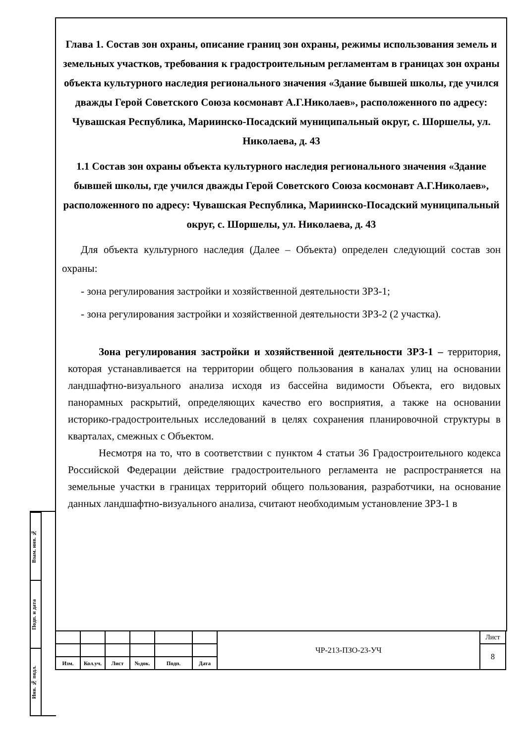Глава 1. Состав зон охраны, описание границ зон охраны, режимы использования земель и земельных участков, требования к градостроительным регламентам в границах зон охраны объекта культурного наследия регионального значения «Здание бывшей школы, где учился дважды Герой Советского Союза космонавт А.Г.Николаев», расположенного по адресу: Чувашская Республика, Мариинско-Посадский муниципальный округ, с. Шоршелы, ул. Николаева, д. 43
1.1 Состав зон охраны объекта культурного наследия регионального значения «Здание бывшей школы, где учился дважды Герой Советского Союза космонавт А.Г.Николаев», расположенного по адресу: Чувашская Республика, Мариинско-Посадский муниципальный округ, с. Шоршелы, ул. Николаева, д. 43
Для объекта культурного наследия (Далее – Объекта) определен следующий состав зон охраны:
- зона регулирования застройки и хозяйственной деятельности ЗРЗ-1;
- зона регулирования застройки и хозяйственной деятельности ЗРЗ-2 (2 участка).
Зона регулирования застройки и хозяйственной деятельности ЗРЗ-1 – территория, которая устанавливается на территории общего пользования в каналах улиц на основании ландшафтно-визуального анализа исходя из бассейна видимости Объекта, его видовых панорамных раскрытий, определяющих качество его восприятия, а также на основании историко-градостроительных исследований в целях сохранения планировочной структуры в кварталах, смежных с Объектом.
Несмотря на то, что в соответствии с пунктом 4 статьи 36 Градостроительного кодекса Российской Федерации действие градостроительного регламента не распространяется на земельные участки в границах территорий общего пользования, разработчики, на основание данных ландшафтно-визуального анализа, считают необходимым установление ЗРЗ-1 в
Взам. инв. №
Подп. и дата
Инв. № подл.
| | | | | | | ЧР-213-ПЗО-23-УЧ | Лист |
| | | | | | | | 8 |
| Изм. | Кол.уч. | Лист | №док. | Подп. | Дата | | |